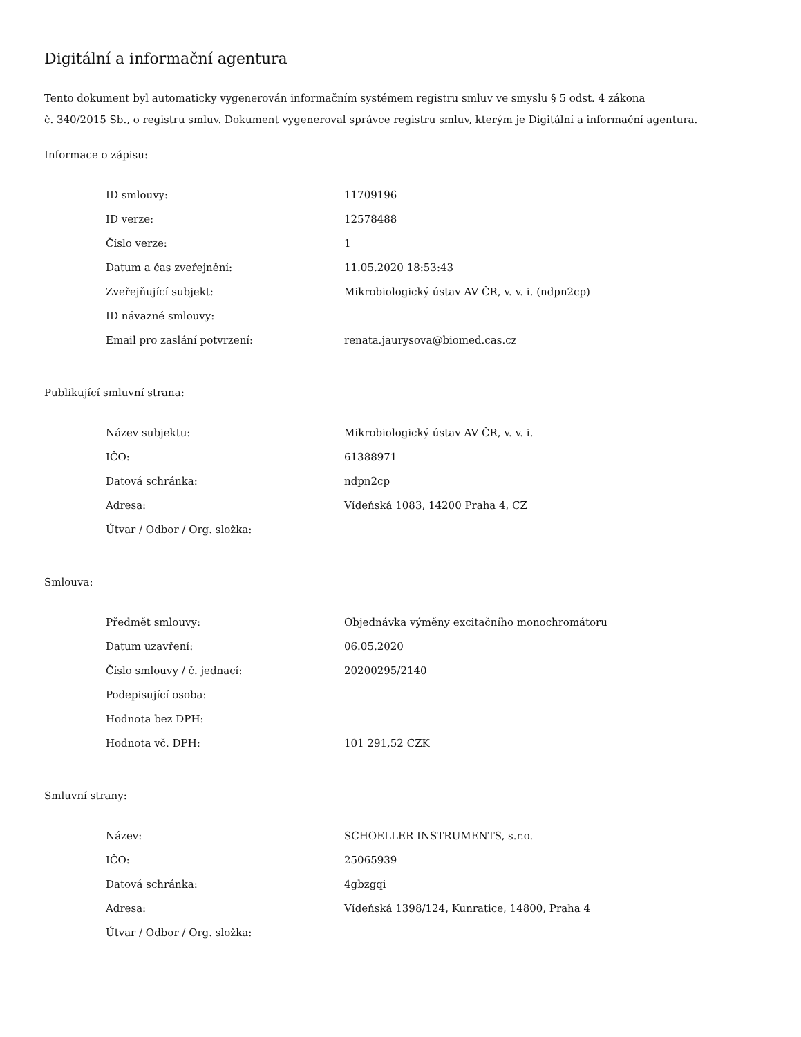Digitální a informační agentura
Tento dokument byl automaticky vygenerován informačním systémem registru smluv ve smyslu § 5 odst. 4 zákona
č. 340/2015 Sb., o registru smluv. Dokument vygeneroval správce registru smluv, kterým je Digitální a informační agentura.
Informace o zápisu:
| ID smlouvy: | 11709196 |
| ID verze: | 12578488 |
| Číslo verze: | 1 |
| Datum a čas zveřejnění: | 11.05.2020 18:53:43 |
| Zveřejňující subjekt: | Mikrobiologický ústav AV ČR, v. v. i. (ndpn2cp) |
| ID návazné smlouvy: | |
| Email pro zaslání potvrzení: | renata.jaurysova@biomed.cas.cz |
Publikující smluvní strana:
| Název subjektu: | Mikrobiologický ústav AV ČR, v. v. i. |
| IČO: | 61388971 |
| Datová schránka: | ndpn2cp |
| Adresa: | Vídeňská 1083, 14200 Praha 4, CZ |
| Útvar / Odbor / Org. složka: | |
Smlouva:
| Předmět smlouvy: | Objednávka výměny excitačního monochromátoru |
| Datum uzavření: | 06.05.2020 |
| Číslo smlouvy / č. jednací: | 20200295/2140 |
| Podepisující osoba: | |
| Hodnota bez DPH: | |
| Hodnota vč. DPH: | 101 291,52 CZK |
Smluvní strany:
| Název: | SCHOELLER INSTRUMENTS, s.r.o. |
| IČO: | 25065939 |
| Datová schránka: | 4gbzgqi |
| Adresa: | Vídeňská 1398/124, Kunratice, 14800, Praha 4 |
| Útvar / Odbor / Org. složka: | |